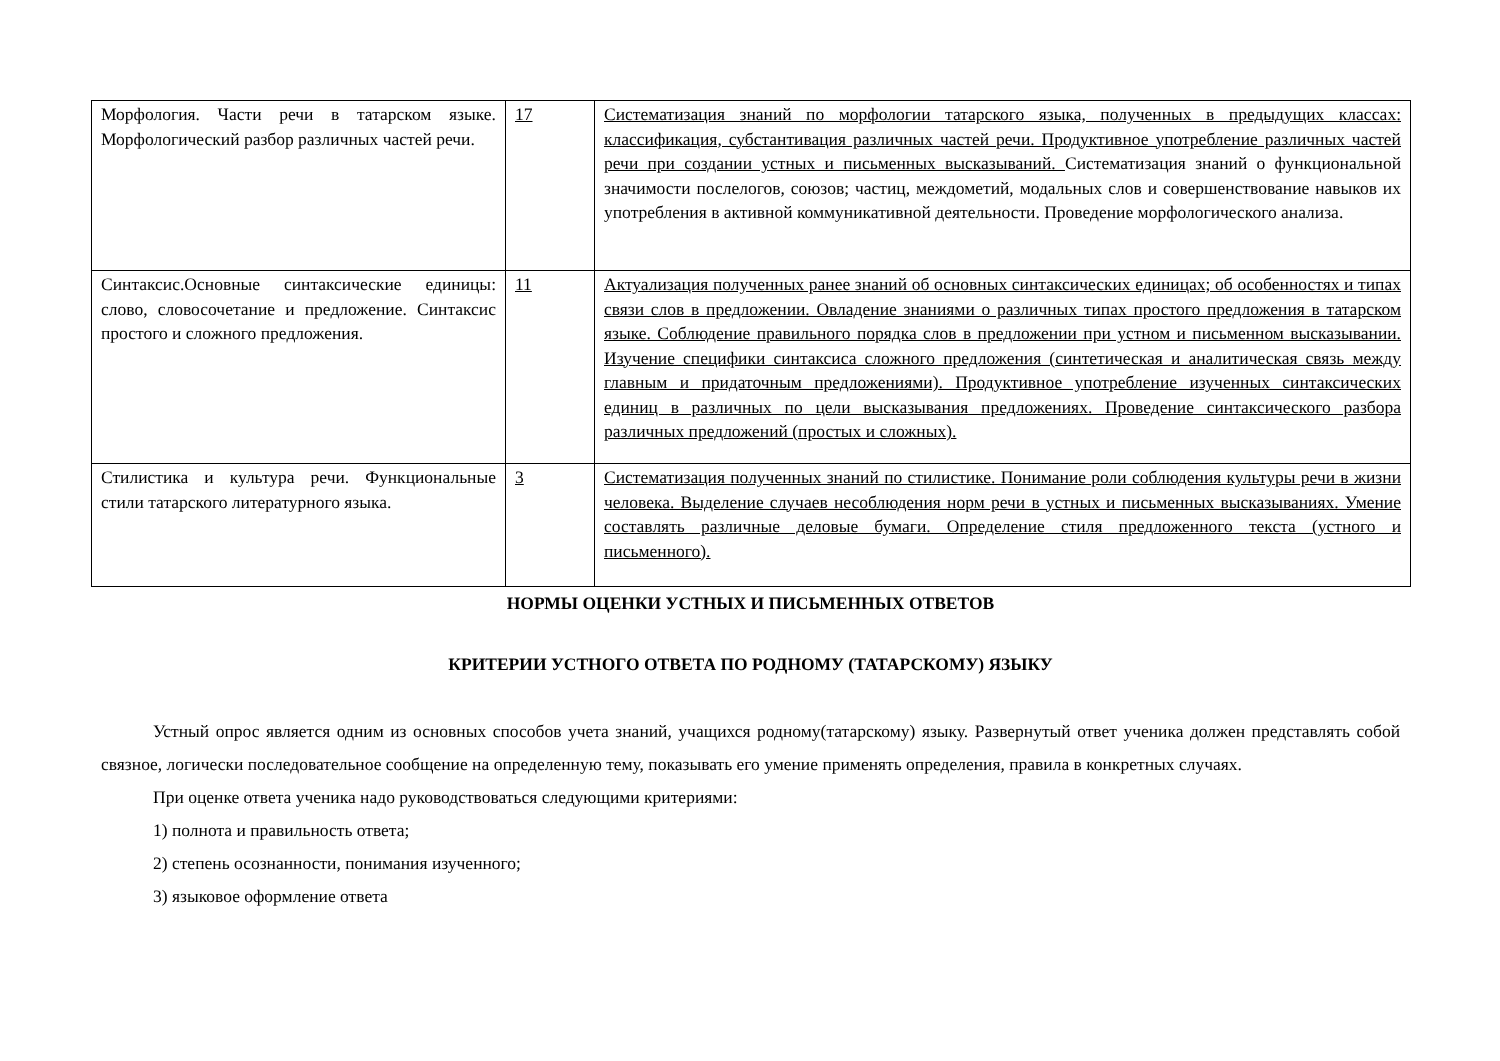| Морфология. Части речи в татарском языке. Морфологический разбор различных частей речи. | 17 | Систематизация знаний по морфологии татарского языка, полученных в предыдущих классах: классификация, субстантивация различных частей речи. Продуктивное употребление различных частей речи при создании устных и письменных высказываний. Систематизация знаний о функциональной значимости послелогов, союзов; частиц, междометий, модальных слов и совершенствование навыков их употребления в активной коммуникативной деятельности. Проведение морфологического анализа. |
| Синтаксис.Основные синтаксические единицы: слово, словосочетание и предложение. Синтаксис простого и сложного предложения. | 11 | Актуализация полученных ранее знаний об основных синтаксических единицах; об особенностях и типах связи слов в предложении. Овладение знаниями о различных типах простого предложения в татарском языке. Соблюдение правильного порядка слов в предложении при устном и письменном высказывании. Изучение специфики синтаксиса сложного предложения (синтетическая и аналитическая связь между главным и придаточным предложениями). Продуктивное употребление изученных синтаксических единиц в различных по цели высказывания предложениях. Проведение синтаксического разбора различных предложений (простых и сложных). |
| Стилистика и культура речи. Функциональные стили татарского литературного языка. | 3 | Систематизация полученных знаний по стилистике. Понимание роли соблюдения культуры речи в жизни человека. Выделение случаев несоблюдения норм речи в устных и письменных высказываниях. Умение составлять различные деловые бумаги. Определение стиля предложенного текста (устного и письменного). |
НОРМЫ ОЦЕНКИ УСТНЫХ И ПИСЬМЕННЫХ ОТВЕТОВ
КРИТЕРИИ УСТНОГО ОТВЕТА ПО РОДНОМУ (ТАТАРСКОМУ) ЯЗЫКУ
Устный опрос является одним из основных способов учета знаний, учащихся родному(татарскому) языку. Развернутый ответ ученика должен представлять собой связное, логически последовательное сообщение на определенную тему, показывать его умение применять определения, правила в конкретных случаях.
При оценке ответа ученика надо руководствоваться следующими критериями:
1) полнота и правильность ответа;
2) степень осознанности, понимания изученного;
3) языковое оформление ответа